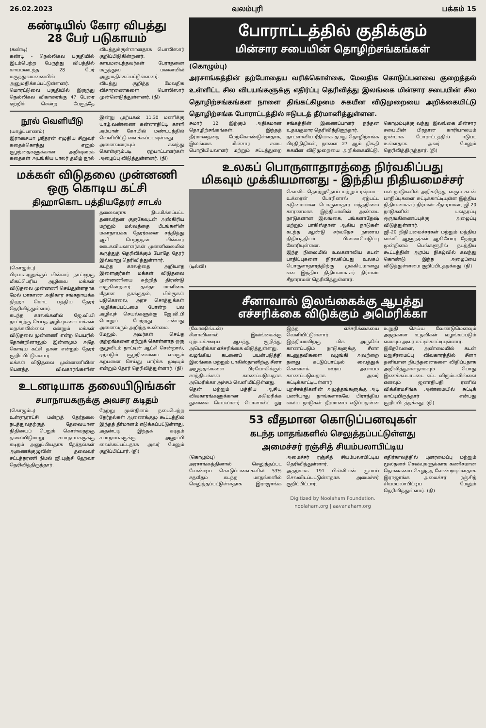26.02.2023 வலம்புரி பக்கம் 15
கண்டியில் கோர விபத்து
28 பேர் படுகாயம்
(கண்டி)
கண்டி - நெல்லிகல பகுதியில் இடம்பெற்ற பேருந்து விபத்தில் காயமடைந்த 28 பேர் மருத்துவமனையில் அனுமதிக்கப்பட்டுள்ளனர்.
மொரட்டுவை பகுதியில் இருந்து நெல்லிகல விகாரைக்கு 47 பேரை ஏற்றிச் சென்ற பேருந்தே விபத்துக்குள்ளானதாக பொலிஸார் குறிப்பிடுகின்றனர்.
காயமடைந்தவர்கள் பேராதனை மருத்துவ மனையில் அனுமதிக்கப்பட்டுள்ளனர்.
விபத்து குறித்த மேலதிக விசாரணைகளை பொலிஸார் முன்னெடுத்துள்ளனர். (நி)
நூல் வெளியீடு
(யாழ்ப்பாணம்)
இராசையா ஸ்ரீதரன் எழுதிய சிறுவர் கதைக்கொத்து எனும் குழந்தைகளுக்கான அறிவுரைக் கதைகள் அடங்கிய பாலர் தமிழ் நூல் இன்று முற்பகல் 11.30 மணிக்கு யாழ்.வண்ணை கன்னாதிட்டி காளி அம்பாள் கோயில் மண்டபத்தில் வெளியிட்டு வைக்கப்படவுள்ளது.
அனைவரையும் கலந்து கொள்ளும்படி ஏற்பாட்டாளர்கள் அழைப்பு விடுத்துள்ளனர். (நி)
மக்கள் விடுதலை முன்னணி
ஒரு கொடிய கட்சி
திஹாகொட பத்தியதேரர் சாடல்
(கொழும்பு)
பிரபாகரனுக்குப் பின்னர் நாட்டிற்கு மிகப்பெரிய அழிவை மக்கள் விடுதலை முன்னணி செய்துள்ளதாக மேல் மாகாண அதிகார சங்கநாயக்க திஹா கொட பத்திய தேரர் தெரிவித்துள்ளார்.
கடந்த காலங்களில் ஜே.வி.பி நாட்டிற்கு செய்த அழிவுகளை மக்கள் மறக்கவில்லை என்றும் மக்கள் விடுதலை முன்னணி என்ற பெயரில் தோன்றினாலும் இன்னமும் அதே கொடிய கட்சி தான் என்றும் தேரர் குறிப்பிட்டுள்ளார்.
மக்கள் விடுதலை முன்னணியின் பௌத்த விவகாரங்களின் தலைவராக நியமிக்கப்பட்ட தனவர்தன குருகேவுடன் அஸ்கிரிய மற்றும் மல்வத்தை பீடங்களின் மகாநாயக்க தேரர்களை சந்தித்து ஆசி பெற்றதன் பின்னர் ஊடகவியலாளர்கள் முன்னிலையில் கருத்துத் தெரிவிக்கும் போதே தேரர் இவ்வாறு தெரிவித்துள்ளார்.
கடந்த காலத்தை அறியாத இளைஞர்கள் மக்கள் விடுதலை முன்னணியை சுற்றித் திரண்டு வருகின்றனர். தலதா மாளிகை மீதான தாக்குதல், பிக்குகள் படுகொலை, அரச சொத்துக்கள் அழிக்கப்பட்டமை போன்ற பல அழிவுச் செயல்களுக்கு ஜே.வி.பி பொறுப் பேற்றது என்பது அனைவரும் அறிந்த உண்மை.
மேலும், அவர்கள் செய்த குற்றங்களை ஏற்றுக் கொள்ளாத ஒரு குழுவிடம் நாட்டின் ஆட்சி சென்றால், ஏற்படும் சூழ்நிலையை எவரும் கற்பனை செய்து பார்க்க முடியும் என்றும் தேரர் தெரிவித்துள்ளார். (நி)
உடனடியாக தலையிடுங்கள்
சபாநாயகருக்கு அவசர கடிதம்
(கொழும்பு)
உள்ளூராட்சி மன்றத் தேர்தலை நடத்துவதற்குத் தேவையான நிதியைப் பெறுக் கொள்வதற்கு தலையிடுமாறு சபாநாயகருக்கு கடிதம் அனுப்பியதாக தேர்தல்கள் ஆணைக்குழுவின் தலைவர் சட்டத்தரணி நிமல் ஜி.புஞ்சி ஹேவா தெரிவித்திருந்தார்.
நேற்று முன்தினம் நடைபெற்ற தேர்தல்கள் ஆணைக்குழு கூட்டத்தில் இந்தத் தீர்மானம் எடுக்கப்பட்டுள்ளது.
அதன்படி இந்தக் கடிதம் சபாநாயகருக்கு அனுப்பி வைக்கப்பட்டதாக அவர் மேலும் குறிப்பிட்டார். (நி)
போராட்டத்தில் குதிக்கும்
மின்சார சபையின் தொழிற்சங்கங்கள்
(கொழும்பு)
அரசாங்கத்தின் தற்போதைய வரிக்கொள்கை, மேலதிக கொடுப்பனவை குறைத்தல் உள்ளிட்ட சில விடயங்களுக்கு எதிர்ப்பு தெரிவித்து இலங்கை மின்சார சபையின் சில தொழிற்சங்கங்கள நாளை திங்கட்கிழமை சுகயீன விடுமுறையை அறிக்கையிட்டு தொழிற்சங்க போராட்டத்தில் ஈடுபடத் தீர்மானித்துள்ளன.
சுமார் 12 இற்கும் அதிகமான தொழிற்சங்கங்கள், இந்தத் தீர்மானத்தை மேற்கொண்டுள்ளதாக, இலங்கை மின்சார சபை பொறியியலாளர் மற்றும் சட்டத்துறை சங்கத்தின் இணைப்பாளர் நந்தன உதயகுமார தெரிவித்திருந்தார்.
நாடளாவிய ரீதியாக தமது தொழிற்சங்க பிரதிநிதிகள், நாளை 27 ஆம் திகதி சுகயீன விடுமுறையை அறிக்கையிட்டு, கொழும்புக்கு வந்து, இலங்கை மின்சார சபையின் பிரதான காரியாலயம் முன்பாக போராட்டத்தில் ஈடுபட உள்ளதாக அவர் மேலும் தெரிவித்திருந்தார். (நி)
உலகப் பொருளாதாரத்தை நிர்வகிப்பது
மிகவும் முக்கியமானது - இந்திய நிதியமைச்சர்
(டில்லி)
கொவிட் தொற்றுநோய் மற்றும் ரஷ்யா - உக்ரைன் போரினால் ஏற்பட்ட கடுமையான பொருளாதார மந்தநிலை காரணமாக இந்தியாவின் அண்டை நாடுகளான இலங்கை, பங்களாதேஷ் மற்றும் பாகிஸ்தான் ஆகிய நாடுகள் கடந்த ஆண்டு சர்வதேச நாணய நிதியத்திடம் பிணையெடுப்பு கோரியுள்ளன.
இந்த நிலையில் உலகளாவிய கடன் பாதிப்புகளை நிர்வகிப்பது உலகப் பொருளாதாரத்திற்கு முக்கியமானது என இந்திய நிதியமைச்சர் நிர்மலா சீதாராமன் தெரிவித்துள்ளார்.
பல நாடுகளில் அதிகரித்து வரும் கடன் பாதிப்புகளை சுட்டிக்காட்டியுள்ள இந்திய நிதியமைச்சர் நிர்மலா சீதாராமன், ஜி-20 நாடுகளின் பலதரப்பு ஒருங்கிணைப்புக்கு அழைப்பு விடுத்துள்ளார்.
ஜி-20 நிதியமைச்சர்கள் மற்றும் மத்திய வங்கி ஆளுநர்கள் ஆகியோர் நேற்று முன்தினம் பெங்களூரில் நடத்திய கூட்டத்தின் ஆரம்ப நிகழ்வில் கலந்து கொண்டு இந்த அழைப்பை விடுத்துள்ளமை குறிப்பிடத்தக்கது. (நி)
சீனாவால் இலங்கைக்கு ஆபத்து
எச்சரிக்கை விடுக்கும் அமெரிக்கா
(வோஷிங்டன்)
சீனாவினால் இலங்கைக்கு ஏற்படக்கூடிய ஆபத்து குறித்து அமெரிக்கா எச்சரிக்கை விடுத்துள்ளது.
வழங்கிய கடனைப் பயன்படுத்தி இலங்கை மற்றும் பாகிஸ்தானிற்கு சீனா அழுத்தங்களை பிரயோகிக்கும் சாத்தியங்கள் காணப்படுவதாக அமெரிக்கா அச்சம் வெளியிட்டுள்ளது.
தென் மற்றும் மத்திய ஆசிய விவகாரங்களுக்கான அமெரிக்க துணைச் செயலாளர் டொனால்ட் லூ இந்த எச்சரிக்கையை வெளியிட்டுள்ளார்.
இந்தியாவிற்கு மிக அருகில் காணப்படும் நாடுகளுக்கு சீனா கடனுதவிகளை வழங்கி அவற்றை தனது கட்டுப்பாட்டில் வைத்துக் கொள்ளக் கூடிய அபாயம் காணப்படுவதாக அவர் சுட்டிக்காட்டியுள்ளார்.
புறச்சக்திகளின் அழுத்தங்களுக்கு அடி பணியாது தாங்களாகவே பிராந்திய வலய நாடுகள் தீர்மானம் எடுப்பதன்ன உறுதி செய்ய வேண்டுமெனவும் அதற்கான உதவிகள் வழங்கப்படும் எனவும் அவர் சுட்டிக்காட்டியுள்ளார்.
இதேவேளை, அண்மையில் கடன் மறுசீரமைப்பு விவகாரத்தில் சீனா தனியான நிபந்தனைகளை விதிப்பதாக அறிவித்துள்ளதாகவும் பொது இணக்கப்பாட்டை எட்ட விரும்பவில்லை எனவும் ஜனாதிபதி ரணில் விக்கிரமசிங்க அண்மையில் சுட்டிக் காட்டியிருந்தார் என்பது குறிப்பிடத்தக்கது. (நி)
53 வீதமான கொடுப்பனவுகள்
கடந்த மாதங்களில் செலுத்தப்பட்டுள்ளது
அமைச்சர் ரஞ்சித் சியம்பலாபிட்டிய
(கொழும்பு)
அரசாங்கத்தினால் செலுத்தப்பட வேண்டிய கொடுப்பனவுகளில் 53% சதவீதம் கடந்த மாதங்களில் செலுத்தப்பட்டுள்ளதாக இராஜாங்க அமைச்சர் ரஞ்சித் சியம்பலாபிட்டிய தெரிவித்துள்ளார்.
அதற்காக 191 பில்லியன் ரூபாய் செலவிடப்பட்டுள்ளதாக அமைச்சர் குறிப்பிட்டார்.
எதிர்காலத்தில் புனரமைப்பு மற்றும் மூலதனச் செலவுகளுக்காக கணிசமான தொகையை செலுத்த வேண்டியுள்ளதாக இராஜாங்க அமைச்சர் ரஞ்சித் சியம்பலாபிட்டிய மேலும் தெரிவித்துள்ளார். (நி)
Digitized by Noolaham Foundation.
noolaham.org | aavanaham.org